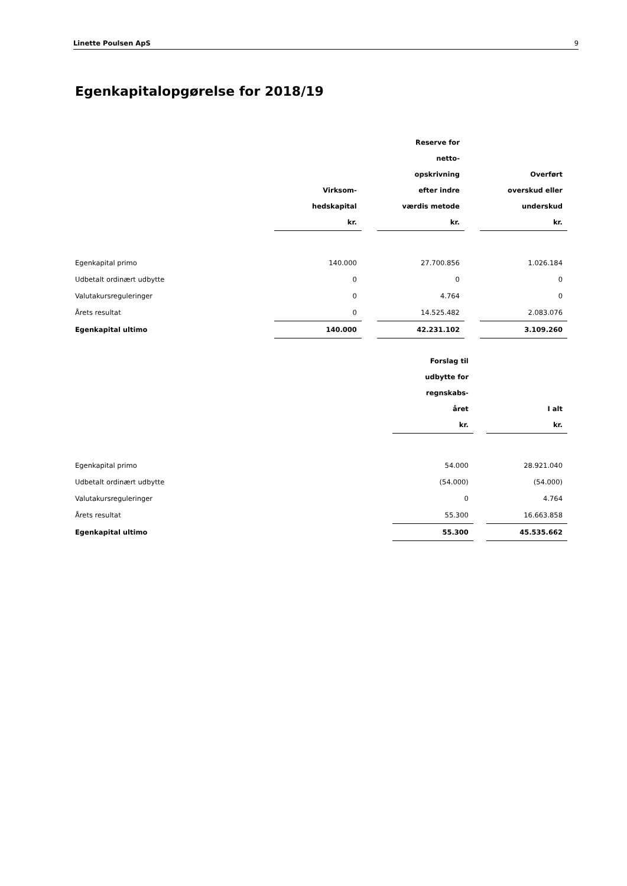Linette Poulsen ApS 9
Egenkapitalopgørelse for 2018/19
| | Virksom- hedskapital kr. | | Reserve for netto- opskrivning efter indre værdis metode kr. | | Overført overskud eller underskud kr. |
| --- | --- | --- | --- | --- | --- |
| Egenkapital primo | 140.000 | | 27.700.856 | | 1.026.184 |
| Udbetalt ordinært udbytte | 0 | | 0 | | 0 |
| Valutakursreguleringer | 0 | | 4.764 | | 0 |
| Årets resultat | 0 | | 14.525.482 | | 2.083.076 |
| Egenkapital ultimo | 140.000 | | 42.231.102 | | 3.109.260 |
| | Forslag til udbytte for regnskabs- året kr. | | I alt kr. |
| --- | --- | --- | --- |
| Egenkapital primo | 54.000 | | 28.921.040 |
| Udbetalt ordinært udbytte | (54.000) | | (54.000) |
| Valutakursreguleringer | 0 | | 4.764 |
| Årets resultat | 55.300 | | 16.663.858 |
| Egenkapital ultimo | 55.300 | | 45.535.662 |